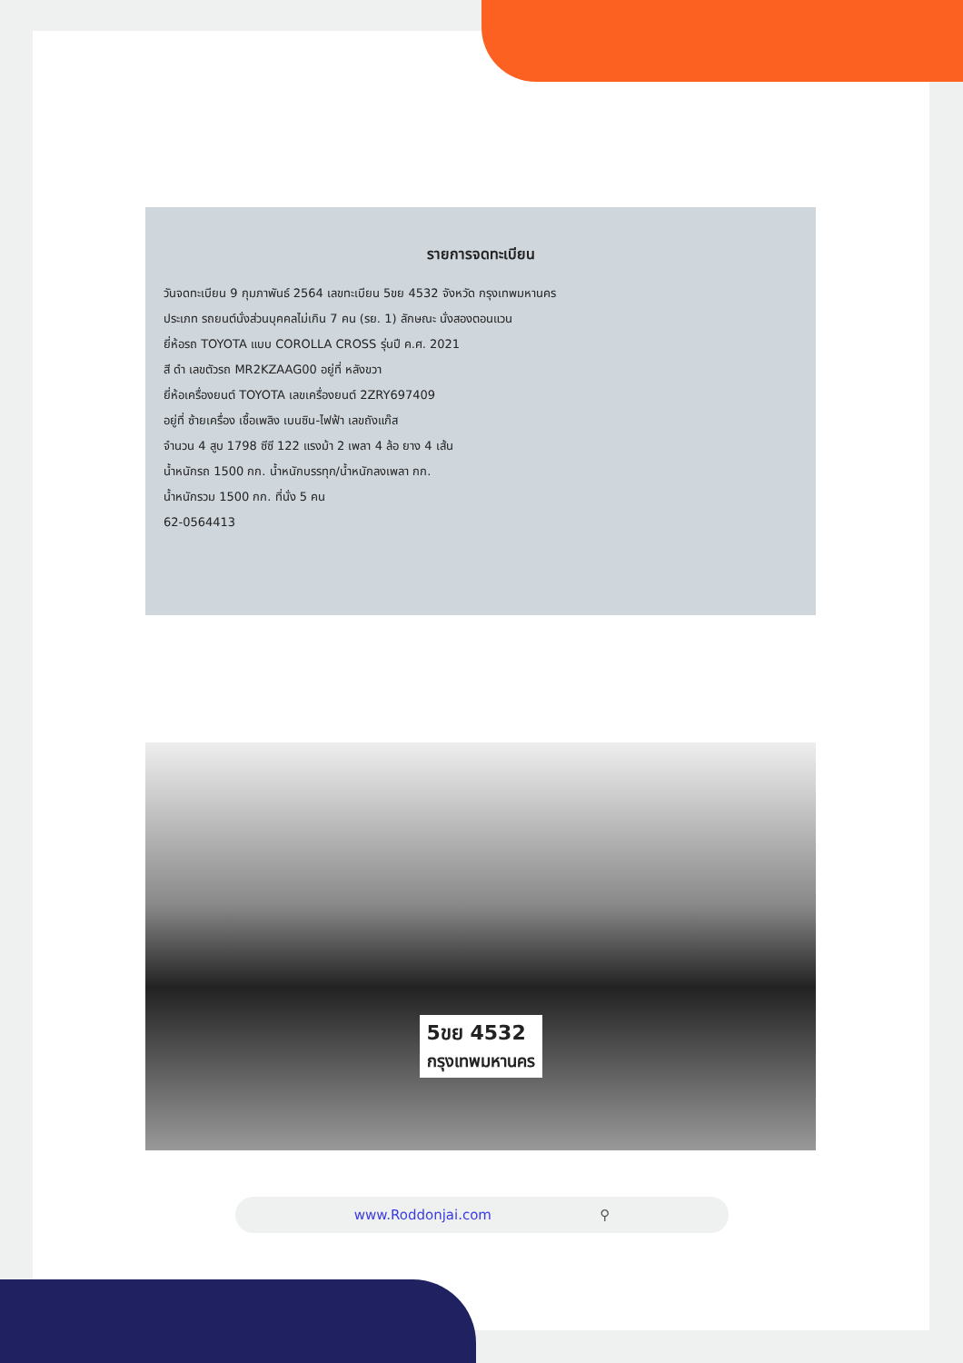รายการจดทะเบียน
วันจดทะเบียน 9 กุมภาพันธ์ 2564 เลขทะเบียน 5ขย 4532 จังหวัด กรุงเทพมหานคร
ประเภท รถยนต์นั่งส่วนบุคคลไม่เกิน 7 คน (รย. 1) ลักษณะ นั่งสองตอนแวน
ยี่ห้อรถ TOYOTA แบบ COROLLA CROSS รุ่นปี ค.ศ. 2021
สี ดำ เลขตัวรถ MR2KZAAG00 อยู่ที่ หลังขวา
ยี่ห้อเครื่องยนต์ TOYOTA เลขเครื่องยนต์ 2ZRY697409
อยู่ที่ ซ้ายเครื่อง เชื้อเพลิง เบนซิน-ไฟฟ้า เลขถังแก๊ส
จำนวน 4 สูบ 1798 ซีซี 122 แรงม้า 2 เพลา 4 ล้อ ยาง 4 เส้น
น้ำหนักรถ 1500 กก. น้ำหนักบรรทุก/น้ำหนักลงเพลา กก.
น้ำหนักรวม 1500 กก. ที่นั่ง 5 คน
62-0564413
5ขย 4532
กรุงเทพมหานคร
www.Roddonjai.com ⚲